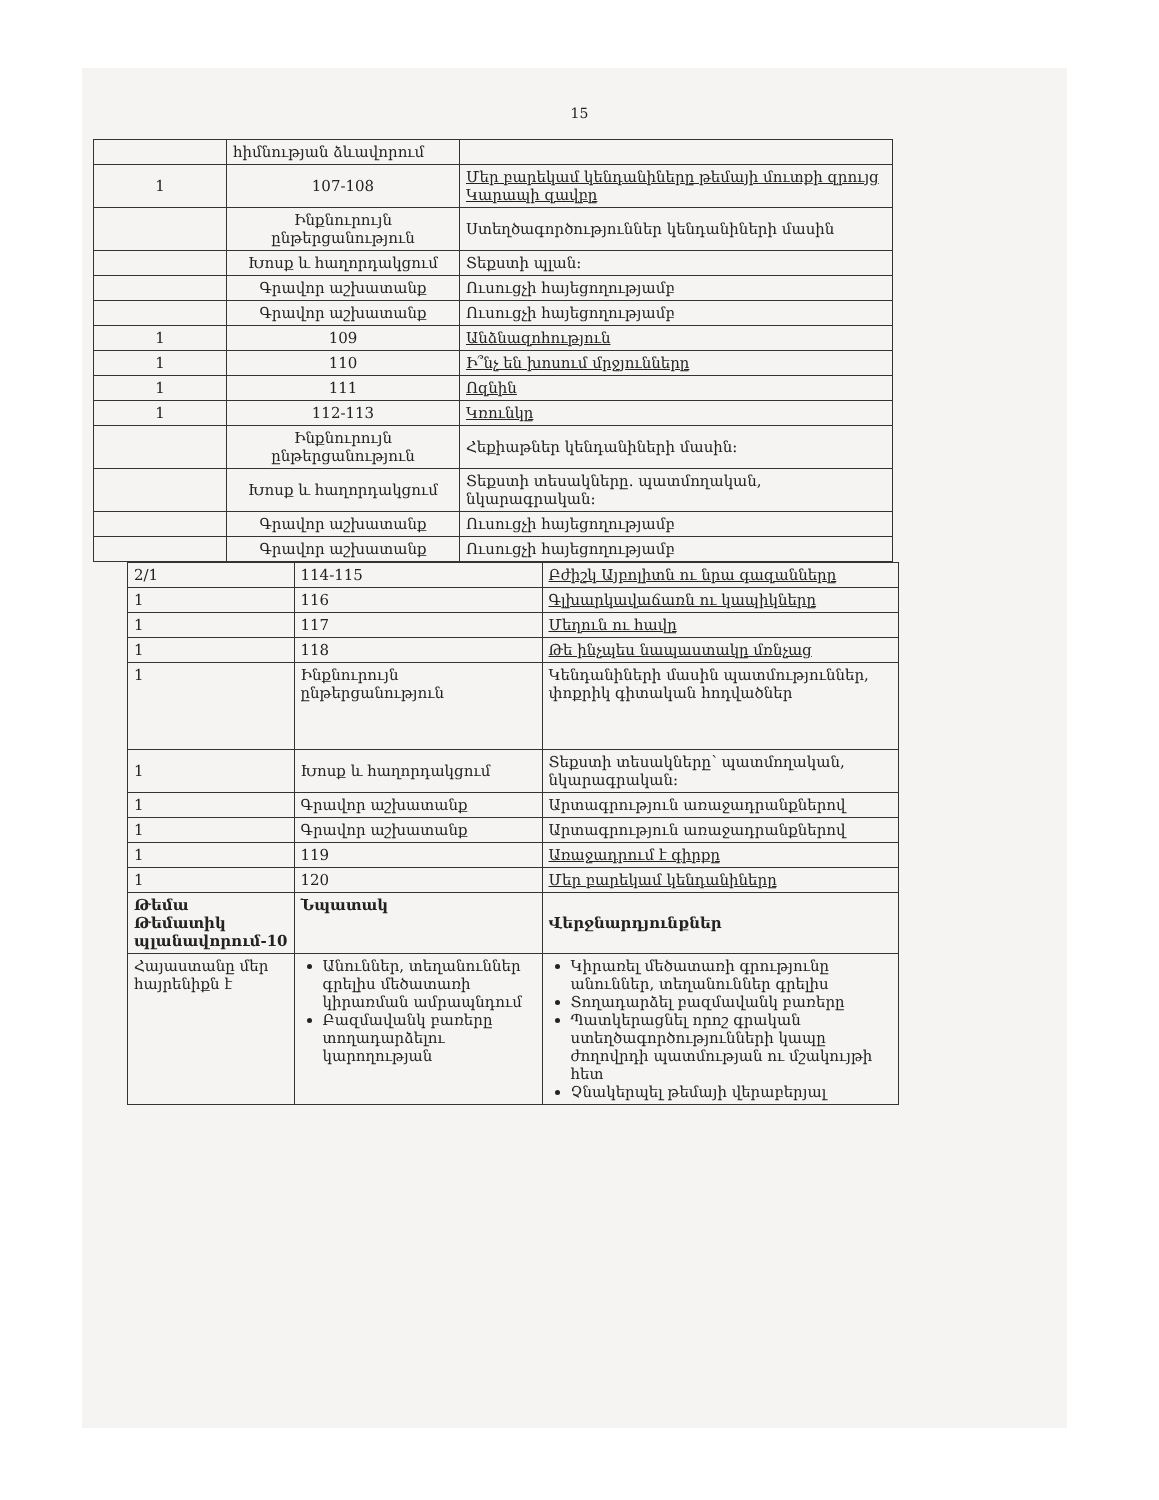15
| | հիմնության ձևավորում | |
| 1 | 107-108 | Մեր բարեկամ կենդանիները թեմայի մուտքի զրույց Կարապի զավբը |
| | Ինքնուրույն ընթերցանություն | Ստեղծագործություններ կենդանիների մասին |
| | Խոսք և հաղորդակցում | Տեքստի պլան: |
| | Գրավոր աշխատանք | Ուսուցչի հայեցողությամբ |
| | Գրավոր աշխատանք | Ուսուցչի հայեցողությամբ |
| 1 | 109 | Անձնազոհություն |
| 1 | 110 | Ի՞նչ են խոսում մրջյունները |
| 1 | 111 | Ոզնին |
| 1 | 112-113 | Կռունկը |
| | Ինքնուրույն ընթերցանություն | Հեքիաթներ կենդանիների մասին: |
| | Խոսք և հաղորդակցում | Տեքստի տեսակները. պատմողական, նկարագրական: |
| | Գրավոր աշխատանք | Ուսուցչի հայեցողությամբ |
| | Գրավոր աշխատանք | Ուսուցչի հայեցողությամբ |
| 2/1 | 114-115 | Բժիշկ Այբոլիտն ու նրա գազանները |
| 1 | 116 | Գլխարկավաճառն ու կապիկները |
| 1 | 117 | Մեղուն ու հավը |
| 1 | 118 | Թե ինչպես նապաստակը մռնչաց |
| 1 | Ինքնուրույն ընթերցանություն | Կենդանիների մասին պատմություններ, փոքրիկ գիտական հոդվածներ |
| 1 | Խոսք և հաղորդակցում | Տեքստի տեսակները՝ պատմողական, նկարագրական: |
| 1 | Գրավոր աշխատանք | Արտագրություն առաջադրանքներով |
| 1 | Գրավոր աշխատանք | Արտագրություն առաջադրանքներով |
| 1 | 119 | Առաջադրում է գիրքը |
| 1 | 120 | Մեր բարեկամ կենդանիները |
| Թեմա Թեմատիկ պլանավորում-10 | Նպատակ | Վերջնարդյունքներ |
| Հայաստանը մեր հայրենիքն է | Անուններ, տեղանուններ գրելիս մեծատառի կիրառման ամրապնդում Բազմավանկ բառերը տողադարձելու կարողության | Կիրառել մեծատառի գրությունը անուններ, տեղանուններ գրելիս Տողադարձել բազմավանկ բառերը Պատկերացնել որոշ գրական ստեղծագործությունների կապը ժողովրդի պատմության ու մշակույթի հետ Չնակերպել թեմայի վերաբերյալ |